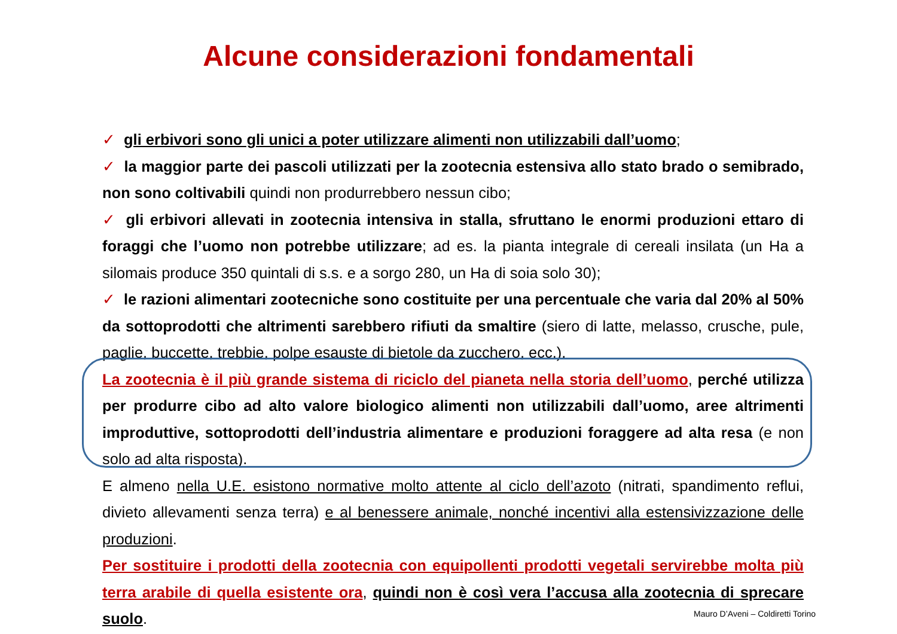Alcune considerazioni fondamentali
✓ gli erbivori sono gli unici a poter utilizzare alimenti non utilizzabili dall’uomo;
✓ la maggior parte dei pascoli utilizzati per la zootecnia estensiva allo stato brado o semibrado, non sono coltivabili quindi non produrrebbero nessun cibo;
✓ gli erbivori allevati in zootecnia intensiva in stalla, sfruttano le enormi produzioni ettaro di foraggi che l’uomo non potrebbe utilizzare; ad es. la pianta integrale di cereali insilata (un Ha a silomais produce 350 quintali di s.s. e a sorgo 280, un Ha di soia solo 30);
✓ le razioni alimentari zootecniche sono costituite per una percentuale che varia dal 20% al 50% da sottoprodotti che altrimenti sarebbero rifiuti da smaltire (siero di latte, melasso, crusche, pule, paglie, buccette, trebbie, polpe esauste di bietole da zucchero, ecc.).
La zootecnia è il più grande sistema di riciclo del pianeta nella storia dell’uomo, perché utilizza per produrre cibo ad alto valore biologico alimenti non utilizzabili dall’uomo, aree altrimenti improduttive, sottoprodotti dell’industria alimentare e produzioni foraggere ad alta resa (e non solo ad alta risposta).
E almeno nella U.E. esistono normative molto attente al ciclo dell’azoto (nitrati, spandimento reflui, divieto allevamenti senza terra) e al benessere animale, nonché incentivi alla estensivizzazione delle produzioni.
Per sostituire i prodotti della zootecnia con equipollenti prodotti vegetali servirebbe molta più terra arabile di quella esistente ora, quindi non è così vera l’accusa alla zootecnia di sprecare suolo.
Mauro D’Aveni – Coldiretti Torino